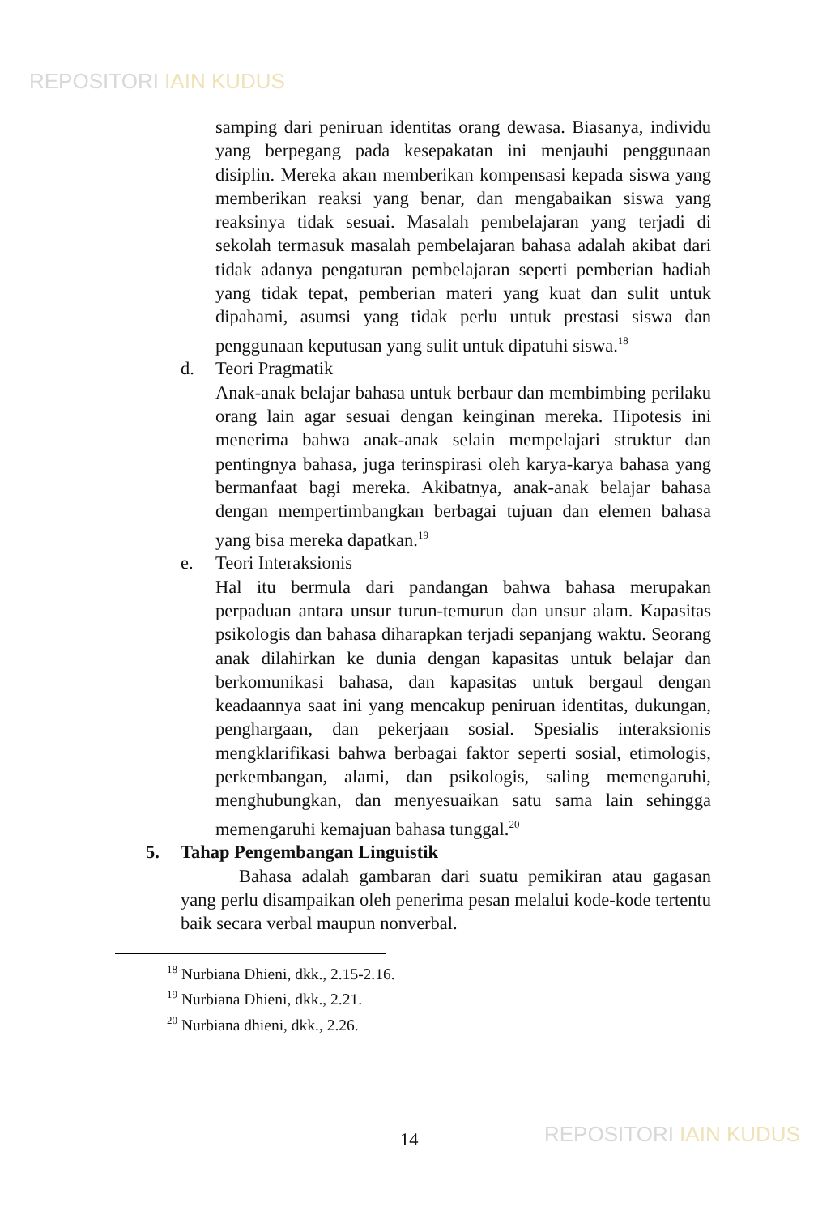REPOSITORI IAIN KUDUS
samping dari peniruan identitas orang dewasa. Biasanya, individu yang berpegang pada kesepakatan ini menjauhi penggunaan disiplin. Mereka akan memberikan kompensasi kepada siswa yang memberikan reaksi yang benar, dan mengabaikan siswa yang reaksinya tidak sesuai. Masalah pembelajaran yang terjadi di sekolah termasuk masalah pembelajaran bahasa adalah akibat dari tidak adanya pengaturan pembelajaran seperti pemberian hadiah yang tidak tepat, pemberian materi yang kuat dan sulit untuk dipahami, asumsi yang tidak perlu untuk prestasi siswa dan penggunaan keputusan yang sulit untuk dipatuhi siswa.<sup>18</sup>
d. Teori Pragmatik
Anak-anak belajar bahasa untuk berbaur dan membimbing perilaku orang lain agar sesuai dengan keinginan mereka. Hipotesis ini menerima bahwa anak-anak selain mempelajari struktur dan pentingnya bahasa, juga terinspirasi oleh karya-karya bahasa yang bermanfaat bagi mereka. Akibatnya, anak-anak belajar bahasa dengan mempertimbangkan berbagai tujuan dan elemen bahasa yang bisa mereka dapatkan.<sup>19</sup>
e. Teori Interaksionis
Hal itu bermula dari pandangan bahwa bahasa merupakan perpaduan antara unsur turun-temurun dan unsur alam. Kapasitas psikologis dan bahasa diharapkan terjadi sepanjang waktu. Seorang anak dilahirkan ke dunia dengan kapasitas untuk belajar dan berkomunikasi bahasa, dan kapasitas untuk bergaul dengan keadaannya saat ini yang mencakup peniruan identitas, dukungan, penghargaan, dan pekerjaan sosial. Spesialis interaksionis mengklarifikasi bahwa berbagai faktor seperti sosial, etimologis, perkembangan, alami, dan psikologis, saling memengaruhi, menghubungkan, dan menyesuaikan satu sama lain sehingga memengaruhi kemajuan bahasa tunggal.<sup>20</sup>
5. Tahap Pengembangan Linguistik
Bahasa adalah gambaran dari suatu pemikiran atau gagasan yang perlu disampaikan oleh penerima pesan melalui kode-kode tertentu baik secara verbal maupun nonverbal.
<sup>18</sup> Nurbiana Dhieni, dkk., 2.15-2.16.
<sup>19</sup> Nurbiana Dhieni, dkk., 2.21.
<sup>20</sup> Nurbiana dhieni, dkk., 2.26.
14 REPOSITORI IAIN KUDUS